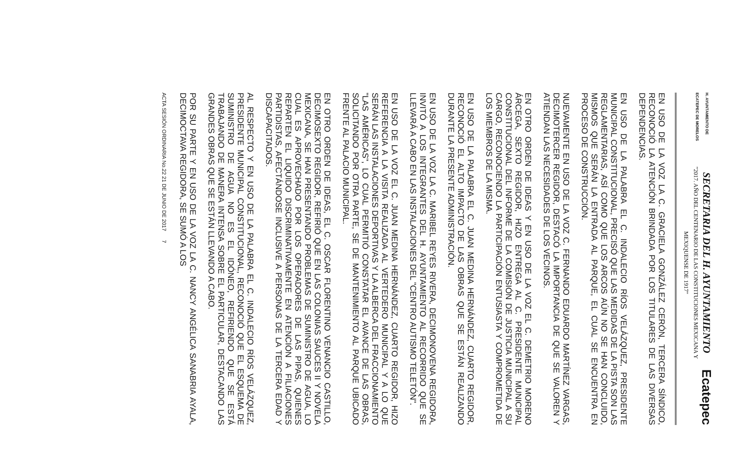H. AYUNTAMIENTO DE
ECATEPEC DE MORELOS
SECRETARIA DEL H. AYUNTAMIENTO
"2017. AÑO DEL CENTENARIO DE LAS CONSTITUCIONES MEXICANA Y
MEXIQUENSE DE 1917"
Ecatepec
EN USO DE LA VOZ LA C. GRACIELA GONZÁLEZ CERÓN, TERCERA SÍNDICO, RECONOCIÓ LA ATENCIÓN BRINDADA POR LOS TITULARES DE LAS DIVERSAS DEPENDENCIAS.
EN USO DE LA PALABRA EL C. INDALECIO RÍOS VELÁZQUEZ, PRESIDENTE MUNICIPAL CONSTITUCIONAL, PRECISÓ QUE LAS MEDIDAS DE LA PISTA SON LAS REGLAMENTARIAS, ASÍ COMO QUE LOS ARCOS AÚN NO SE HAN CONCLUIDO, MISMOS QUE SERÁN LA ENTRADA AL PARQUE, EL CUAL SE ENCUENTRA EN PROCESO DE CONSTRUCCIÓN.
NUEVAMENTE EN USO DE LA VOZ C. FERNANDO EDUARDO MARTÍNEZ VARGAS, DECIMOTERCER REGIDOR, DESTACÓ LA IMPORTANCIA DE QUE SE VALOREN Y ATIENDAN LAS NECESIDADES DE LOS VECINOS.
EN OTRO ORDEN DE IDEAS Y EN USO DE LA VOZ EL C. DEMETRIO MORENO ÁRCEGA, SEXTO REGIDOR, HIZO ENTREGA AL C. PRESIDENTE MUNICIPAL CONSTITUCIONAL DEL INFORME DE LA COMISIÓN DE JUSTICIA MUNICIPAL A SU CARGO, RECONOCIENDO LA PARTICIPACIÓN ENTUSIASTA Y COMPROMETIDA DE LOS MIEMBROS DE LA MISMA.
EN USO DE LA PALABRA EL C. JUAN MEDINA HERNÁNDEZ, CUARTO REGIDOR, RECONOCIÓ EL ALTO IMPACTO DE LAS OBRAS QUE SE ESTÁN REALIZANDO DURANTE LA PRESENTE ADMINISTRACIÓN.
EN USO DE LA VOZ LA C. MARIBEL REYES RIVERA, DECIMONOVENA REGIDORA, INVITÓ A LOS INTEGRANTES DEL H. AYUNTAMIENTO AL RECORRIDO QUE SE LLEVARÁ A CABO EN LAS INSTALACIONES DEL "CENTRO AUTISMO TELETÓN".
EN USO DE LA VOZ EL C. JUAN MEDINA HERNÁNDEZ, CUARTO REGIDOR, HIZO REFERENCIA A LA VISITA REALIZADA AL VERTEDERO MUNICIPAL Y A LO QUE SERÁN LAS INSTALACIONES DEPORTIVAS Y LA ALBERCA DEL FRACCIONAMIENTO "LAS AMÉRICAS", LO CUAL PERMITIÓ CONSTATAR EL AVANCE DE LAS OBRAS, SOLICITANDO POR OTRA PARTE, SE DE MANTENIMIENTO AL PARQUE UBICADO FRENTE AL PALACIO MUNICIPAL.
EN OTRO ORDEN DE IDEAS, EL C. OSCAR FLORENTINO VENANCIO CASTILLO, DECIMOSEXTO REGIDOR, REFIRIÓ QUE EN LAS COLONIAS SAUCES II Y NOVELA MEXICANA, SE HAN PRESENTANDO PROBLEMAS DE SUMINISTRO DE AGUA, LO CUAL ES APROVECHADO POR LOS OPERADORES DE LAS PIPAS, QUIENES REPARTEN EL LIQUIDO DISCRIMINATIVAMENTE EN ATENCIÓN A FILIACIONES PARTIDISTAS, AFECTÁNDOSE INCLUSIVE A PERSONAS DE LA TERCERA EDAD Y DISCAPACITADOS.
AL RESPECTO Y EN USO DE LA PALABRA EL C. INDALECIO RÍOS VELÁZQUEZ, PRESIDENTE MUNICIPAL CONSTITUCIONAL, RECONOCIÓ QUE EL ESQUEMA DE SUMINISTRO DE AGUA NO ES EL IDÓNEO, REFIRIENDO QUE SE ESTÁ TRABAJANDO DE MANERA INTENSA SOBRE EL PARTICULAR, DESTACANDO LAS GRANDES OBRAS QUE SE ESTÁN LLEVANDO A CABO.
POR SU PARTE Y EN USO DE LA VOZ LA C. NANCY ANGÉLICA SANABRIA AYALA, DECIMOCTAVA REGIDORA, SE SUMÓ A LOS
ACTA SESIÓN ORDINARIA No.22 21 DE JUNIO DE 2017 7